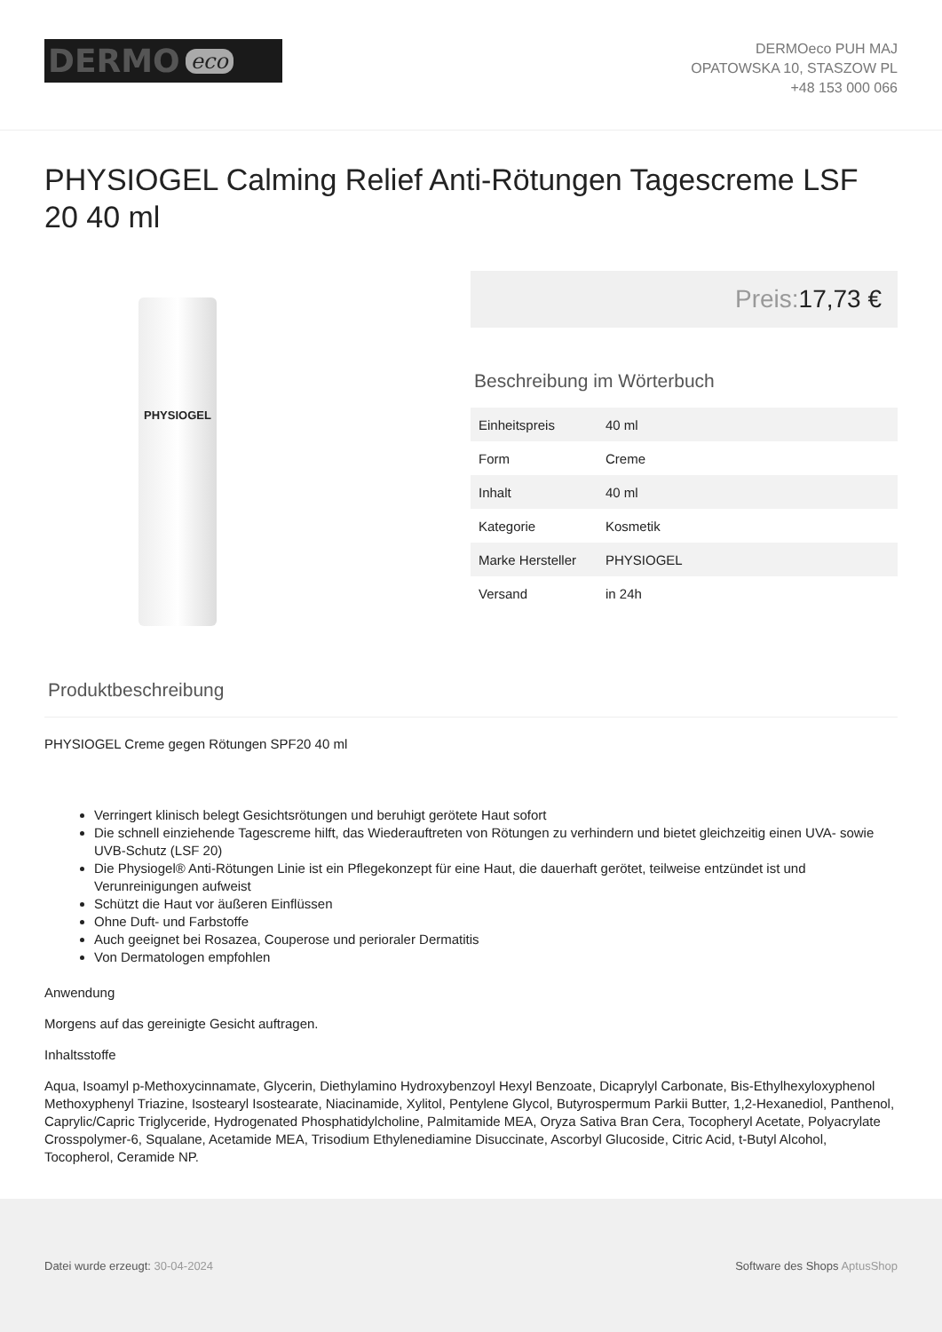DERMO eco
DERMOeco PUH MAJ
OPATOWSKA 10, STASZOW PL
+48 153 000 066
PHYSIOGEL Calming Relief Anti-Rötungen Tagescreme LSF 20 40 ml
PHYSIOGEL
Preis: 17,73 €
Beschreibung im Wörterbuch
| Einheitspreis | 40 ml |
| Form | Creme |
| Inhalt | 40 ml |
| Kategorie | Kosmetik |
| Marke Hersteller | PHYSIOGEL |
| Versand | in 24h |
Produktbeschreibung
PHYSIOGEL Creme gegen Rötungen SPF20 40 ml
Verringert klinisch belegt Gesichtsrötungen und beruhigt gerötete Haut sofort
Die schnell einziehende Tagescreme hilft, das Wiederauftreten von Rötungen zu verhindern und bietet gleichzeitig einen UVA- sowie UVB-Schutz (LSF 20)
Die Physiogel® Anti-Rötungen Linie ist ein Pflegekonzept für eine Haut, die dauerhaft gerötet, teilweise entzündet ist und Verunreinigungen aufweist
Schützt die Haut vor äußeren Einflüssen
Ohne Duft- und Farbstoffe
Auch geeignet bei Rosazea, Couperose und perioraler Dermatitis
Von Dermatologen empfohlen
Anwendung
Morgens auf das gereinigte Gesicht auftragen.
Inhaltsstoffe
Aqua, Isoamyl p-Methoxycinnamate, Glycerin, Diethylamino Hydroxybenzoyl Hexyl Benzoate, Dicaprylyl Carbonate, Bis-Ethylhexyloxyphenol Methoxyphenyl Triazine, Isostearyl Isostearate, Niacinamide, Xylitol, Pentylene Glycol, Butyrospermum Parkii Butter, 1,2-Hexanediol, Panthenol, Caprylic/Capric Triglyceride, Hydrogenated Phosphatidylcholine, Palmitamide MEA, Oryza Sativa Bran Cera, Tocopheryl Acetate, Polyacrylate Crosspolymer-6, Squalane, Acetamide MEA, Trisodium Ethylenediamine Disuccinate, Ascorbyl Glucoside, Citric Acid, t-Butyl Alcohol, Tocopherol, Ceramide NP.
Datei wurde erzeugt: 30-04-2024
Software des Shops AptusShop